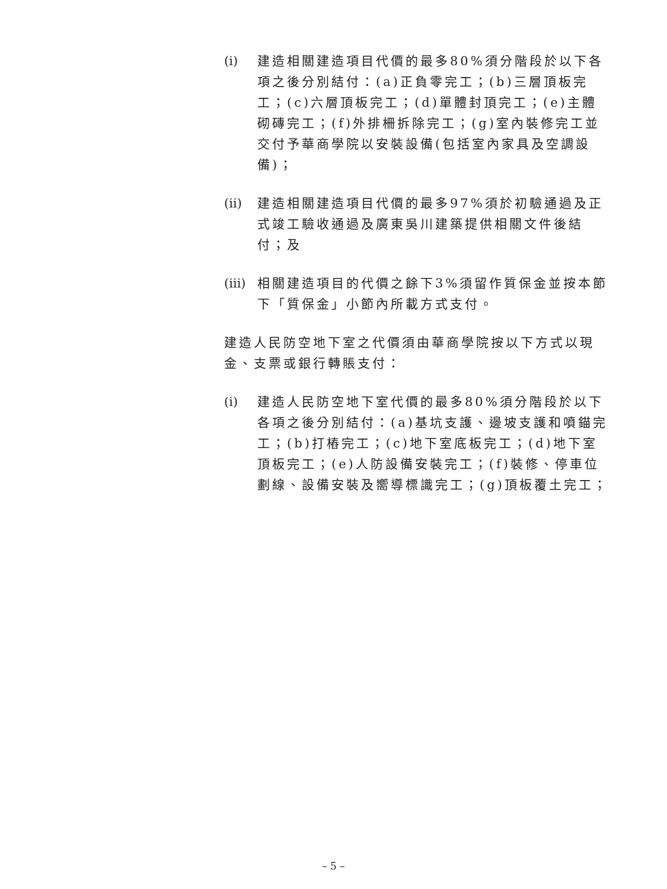(i) 建造相關建造項目代價的最多80%須分階段於以下各項之後分別結付：(a)正負零完工；(b)三層頂板完工；(c)六層頂板完工；(d)單體封頂完工；(e)主體砌磚完工；(f)外排柵拆除完工；(g)室內裝修完工並交付予華商學院以安裝設備(包括室內家具及空調設備)；
(ii)
建造相關建造項目代價的最多97%須於初驗通過及正式竣工驗收通過及廣東吳川建築提供相關文件後結付；及
(iii)
相關建造項目的代價之餘下3%須留作質保金並按本節下「質保金」小節內所載方式支付。
建造人民防空地下室之代價須由華商學院按以下方式以現金、支票或銀行轉賬支付：
(i) 建造人民防空地下室代價的最多80%須分階段於以下各項之後分別結付：(a)基坑支護、邊坡支護和噴錨完工；(b)打樁完工；(c)地下室底板完工；(d)地下室頂板完工；(e)人防設備安裝完工；(f)裝修、停車位劃線、設備安裝及嚮導標識完工；(g)頂板覆土完工；
– 5 –